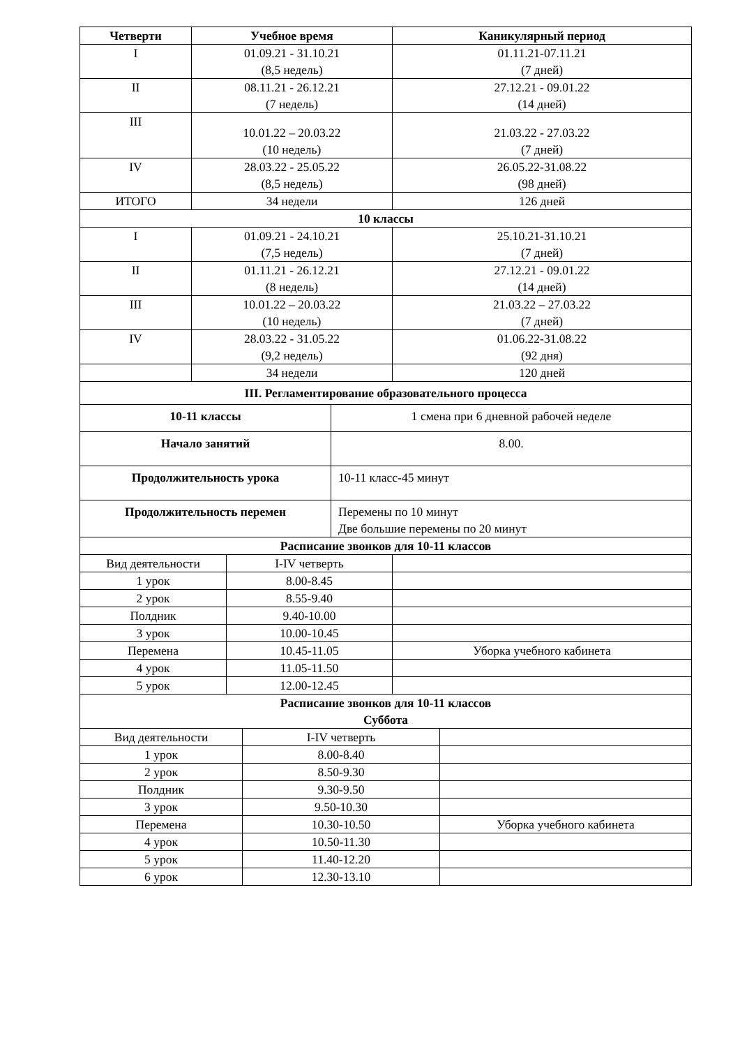| Четверти | Учебное время | Каникулярный период |
| --- | --- | --- |
| I | 01.09.21 - 31.10.21 (8,5 недель) | 01.11.21-07.11.21 (7 дней) |
| II | 08.11.21 - 26.12.21 (7 недель) | 27.12.21 - 09.01.22 (14 дней) |
| III | 10.01.22 – 20.03.22 (10 недель) | 21.03.22 - 27.03.22 (7 дней) |
| IV | 28.03.22 - 25.05.22 (8,5 недель) | 26.05.22-31.08.22 (98 дней) |
| ИТОГО | 34 недели | 126 дней |
| 10 классы | | |
| I | 01.09.21 - 24.10.21 (7,5 недель) | 25.10.21-31.10.21 (7 дней) |
| II | 01.11.21 - 26.12.21 (8 недель) | 27.12.21 - 09.01.22 (14 дней) |
| III | 10.01.22 – 20.03.22 (10 недель) | 21.03.22 – 27.03.22 (7 дней) |
| IV | 28.03.22 - 31.05.22 (9,2 недель) | 01.06.22-31.08.22 (92 дня) |
| | 34 недели | 120 дней |
| III. Регламентирование образовательного процесса | | |
| 10-11 классы | 1 смена при 6 дневной рабочей неделе |
| Начало занятий | 8.00. |
| Продолжительность урока | 10-11 класс-45 минут |
| Продолжительность перемен | Перемены по 10 минут Две большие перемены по 20 минут |
| Расписание звонков для 10-11 классов | |
| Вид деятельности | I-IV четверть | |
| 1 урок | 8.00-8.45 | |
| 2 урок | 8.55-9.40 | |
| Полдник | 9.40-10.00 | |
| 3 урок | 10.00-10.45 | |
| Перемена | 10.45-11.05 | Уборка учебного кабинета |
| 4 урок | 11.05-11.50 | |
| 5 урок | 12.00-12.45 | |
| Расписание звонков для 10-11 классов Суббота | | |
| Вид деятельности | I-IV четверть | |
| 1 урок | 8.00-8.40 | |
| 2 урок | 8.50-9.30 | |
| Полдник | 9.30-9.50 | |
| 3 урок | 9.50-10.30 | |
| Перемена | 10.30-10.50 | Уборка учебного кабинета |
| 4 урок | 10.50-11.30 | |
| 5 урок | 11.40-12.20 | |
| 6 урок | 12.30-13.10 | |